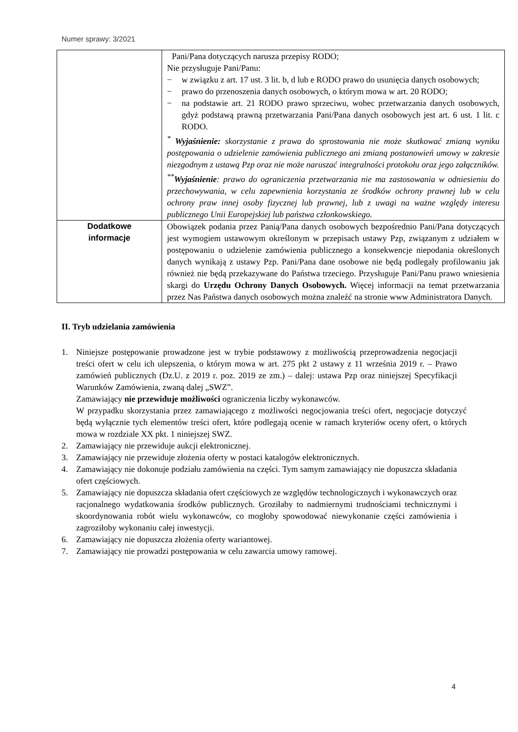Numer sprawy: 3/2021
| | Pani/Pana dotyczących narusza przepisy RODO; Nie przysługuje Pani/Panu: − w związku z art. 17 ust. 3 lit. b, d lub e RODO prawo do usunięcia danych osobowych; − prawo do przenoszenia danych osobowych, o którym mowa w art. 20 RODO; − na podstawie art. 21 RODO prawo sprzeciwu, wobec przetwarzania danych osobowych, gdyż podstawą prawną przetwarzania Pani/Pana danych osobowych jest art. 6 ust. 1 lit. c RODO. <sup>*</sup> Wyjaśnienie: skorzystanie z prawa do sprostowania nie może skutkować zmianą wyniku postępowania o udzielenie zamówienia publicznego ani zmianą postanowień umowy w zakresie niezgodnym z ustawą Pzp oraz nie może naruszać integralności protokołu oraz jego załączników. <sup>**</sup> Wyjaśnienie : prawo do ograniczenia przetwarzania nie ma zastosowania w odniesieniu do przechowywania, w celu zapewnienia korzystania ze środków ochrony prawnej lub w celu ochrony praw innej osoby fizycznej lub prawnej, lub z uwagi na ważne względy interesu publicznego Unii Europejskiej lub państwa członkowskiego. |
| Dodatkowe informacje | Obowiązek podania przez Panią/Pana danych osobowych bezpośrednio Pani/Pana dotyczących jest wymogiem ustawowym określonym w przepisach ustawy Pzp, związanym z udziałem w postępowaniu o udzielenie zamówienia publicznego a konsekwencje niepodania określonych danych wynikają z ustawy Pzp. Pani/Pana dane osobowe nie będą podlegały profilowaniu jak również nie będą przekazywane do Państwa trzeciego. Przysługuje Pani/Panu prawo wniesienia skargi do Urzędu Ochrony Danych Osobowych. Więcej informacji na temat przetwarzania przez Nas Państwa danych osobowych można znaleźć na stronie www Administratora Danych. |
II. Tryb udzielania zamówienia
1. Niniejsze postępowanie prowadzone jest w trybie podstawowy z możliwością przeprowadzenia negocjacji treści ofert w celu ich ulepszenia, o którym mowa w art. 275 pkt 2 ustawy z 11 września 2019 r. – Prawo zamówień publicznych (Dz.U. z 2019 r. poz. 2019 ze zm.) – dalej: ustawa Pzp oraz niniejszej Specyfikacji Warunków Zamówienia, zwaną dalej „SWZ”.
Zamawiający nie przewiduje możliwości ograniczenia liczby wykonawców.
W przypadku skorzystania przez zamawiającego z możliwości negocjowania treści ofert, negocjacje dotyczyć będą wyłącznie tych elementów treści ofert, które podlegają ocenie w ramach kryteriów oceny ofert, o których mowa w rozdziale XX pkt. 1 niniejszej SWZ.
2. Zamawiający nie przewiduje aukcji elektronicznej.
3. Zamawiający nie przewiduje złożenia oferty w postaci katalogów elektronicznych.
4. Zamawiający nie dokonuje podziału zamówienia na części. Tym samym zamawiający nie dopuszcza składania ofert częściowych.
5. Zamawiający nie dopuszcza składania ofert częściowych ze względów technologicznych i wykonawczych oraz racjonalnego wydatkowania środków publicznych. Groziłaby to nadmiernymi trudnościami technicznymi i skoordynowania robót wielu wykonawców, co mogłoby spowodować niewykonanie części zamówienia i zagroziłoby wykonaniu całej inwestycji.
6. Zamawiający nie dopuszcza złożenia oferty wariantowej.
7. Zamawiający nie prowadzi postępowania w celu zawarcia umowy ramowej.
4